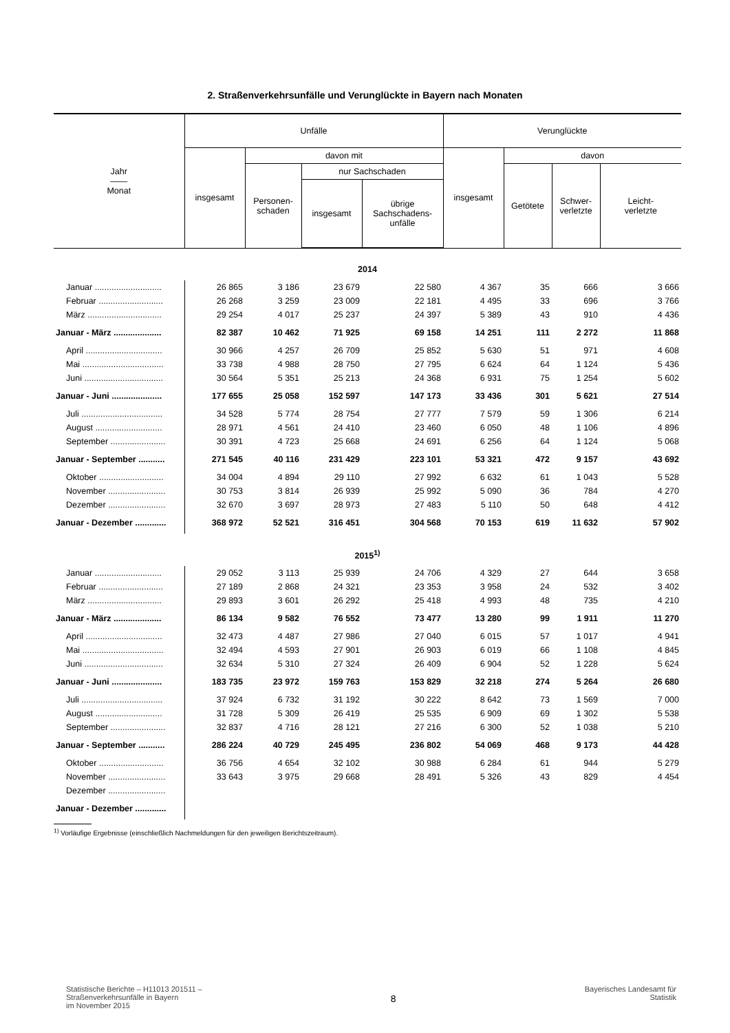2. Straßenverkehrsunfälle und Verunglückte in Bayern nach Monaten
| Jahr —— Monat | Unfälle | | | | Verunglückte | | | |
| --- | --- | --- | --- | --- | --- | --- | --- | --- |
| | insgesamt | davon mit | | | insgesamt | davon | | |
| | | Personen- schaden | nur Sachschaden | | | Getötete | Schwer- verletzte | Leicht- verletzte |
| | | | insgesamt | übrige Sachschadens- unfälle | | | | |
| 2014 | | | | | | | | |
| Januar ............................ | 26 865 | 3 186 | 23 679 | 22 580 | 4 367 | 35 | 666 | 3 666 |
| Februar ........................... | 26 268 | 3 259 | 23 009 | 22 181 | 4 495 | 33 | 696 | 3 766 |
| März ............................... | 29 254 | 4 017 | 25 237 | 24 397 | 5 389 | 43 | 910 | 4 436 |
| Januar - März .................... | 82 387 | 10 462 | 71 925 | 69 158 | 14 251 | 111 | 2 272 | 11 868 |
| April ................................ | 30 966 | 4 257 | 26 709 | 25 852 | 5 630 | 51 | 971 | 4 608 |
| Mai .................................. | 33 738 | 4 988 | 28 750 | 27 795 | 6 624 | 64 | 1 124 | 5 436 |
| Juni ................................. | 30 564 | 5 351 | 25 213 | 24 368 | 6 931 | 75 | 1 254 | 5 602 |
| Januar - Juni ..................... | 177 655 | 25 058 | 152 597 | 147 173 | 33 436 | 301 | 5 621 | 27 514 |
| Juli .................................. | 34 528 | 5 774 | 28 754 | 27 777 | 7 579 | 59 | 1 306 | 6 214 |
| August ............................ | 28 971 | 4 561 | 24 410 | 23 460 | 6 050 | 48 | 1 106 | 4 896 |
| September ....................... | 30 391 | 4 723 | 25 668 | 24 691 | 6 256 | 64 | 1 124 | 5 068 |
| Januar - September ........... | 271 545 | 40 116 | 231 429 | 223 101 | 53 321 | 472 | 9 157 | 43 692 |
| Oktober ........................... | 34 004 | 4 894 | 29 110 | 27 992 | 6 632 | 61 | 1 043 | 5 528 |
| November ........................ | 30 753 | 3 814 | 26 939 | 25 992 | 5 090 | 36 | 784 | 4 270 |
| Dezember ........................ | 32 670 | 3 697 | 28 973 | 27 483 | 5 110 | 50 | 648 | 4 412 |
| Januar - Dezember ............. | 368 972 | 52 521 | 316 451 | 304 568 | 70 153 | 619 | 11 632 | 57 902 |
| 2015<sup>1)</sup> | | | | | | | | |
| Januar ............................ | 29 052 | 3 113 | 25 939 | 24 706 | 4 329 | 27 | 644 | 3 658 |
| Februar ........................... | 27 189 | 2 868 | 24 321 | 23 353 | 3 958 | 24 | 532 | 3 402 |
| März ............................... | 29 893 | 3 601 | 26 292 | 25 418 | 4 993 | 48 | 735 | 4 210 |
| Januar - März .................... | 86 134 | 9 582 | 76 552 | 73 477 | 13 280 | 99 | 1 911 | 11 270 |
| April ................................ | 32 473 | 4 487 | 27 986 | 27 040 | 6 015 | 57 | 1 017 | 4 941 |
| Mai .................................. | 32 494 | 4 593 | 27 901 | 26 903 | 6 019 | 66 | 1 108 | 4 845 |
| Juni ................................. | 32 634 | 5 310 | 27 324 | 26 409 | 6 904 | 52 | 1 228 | 5 624 |
| Januar - Juni ..................... | 183 735 | 23 972 | 159 763 | 153 829 | 32 218 | 274 | 5 264 | 26 680 |
| Juli .................................. | 37 924 | 6 732 | 31 192 | 30 222 | 8 642 | 73 | 1 569 | 7 000 |
| August ............................ | 31 728 | 5 309 | 26 419 | 25 535 | 6 909 | 69 | 1 302 | 5 538 |
| September ....................... | 32 837 | 4 716 | 28 121 | 27 216 | 6 300 | 52 | 1 038 | 5 210 |
| Januar - September ........... | 286 224 | 40 729 | 245 495 | 236 802 | 54 069 | 468 | 9 173 | 44 428 |
| Oktober ........................... | 36 756 | 4 654 | 32 102 | 30 988 | 6 284 | 61 | 944 | 5 279 |
| November ........................ | 33 643 | 3 975 | 29 668 | 28 491 | 5 326 | 43 | 829 | 4 454 |
| Dezember ........................ | | | | | | | | |
| Januar - Dezember ............. | | | | | | | | |
<sup>1)</sup> Vorläufige Ergebnisse (einschließlich Nachmeldungen für den jeweiligen Berichtszeitraum).
Statistische Berichte – H11013 201511 –
Straßenverkehrsunfälle in Bayern
im November 2015
8
Bayerisches Landesamt für
Statistik